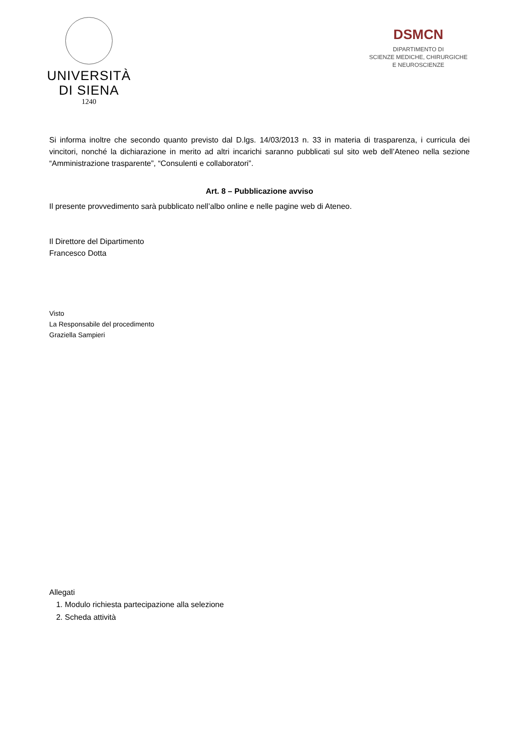UNIVERSITÀ
DI SIENA
1240
DSMCN
DIPARTIMENTO DI
SCIENZE MEDICHE, CHIRURGICHE
E NEUROSCIENZE
Si informa inoltre che secondo quanto previsto dal D.lgs. 14/03/2013 n. 33 in materia di trasparenza, i curricula dei vincitori, nonché la dichiarazione in merito ad altri incarichi saranno pubblicati sul sito web dell’Ateneo nella sezione “Amministrazione trasparente”, “Consulenti e collaboratori”.
Art. 8 – Pubblicazione avviso
Il presente provvedimento sarà pubblicato nell’albo online e nelle pagine web di Ateneo.
Il Direttore del Dipartimento
Francesco Dotta
Visto
La Responsabile del procedimento
Graziella Sampieri
Allegati
1. Modulo richiesta partecipazione alla selezione
2. Scheda attività